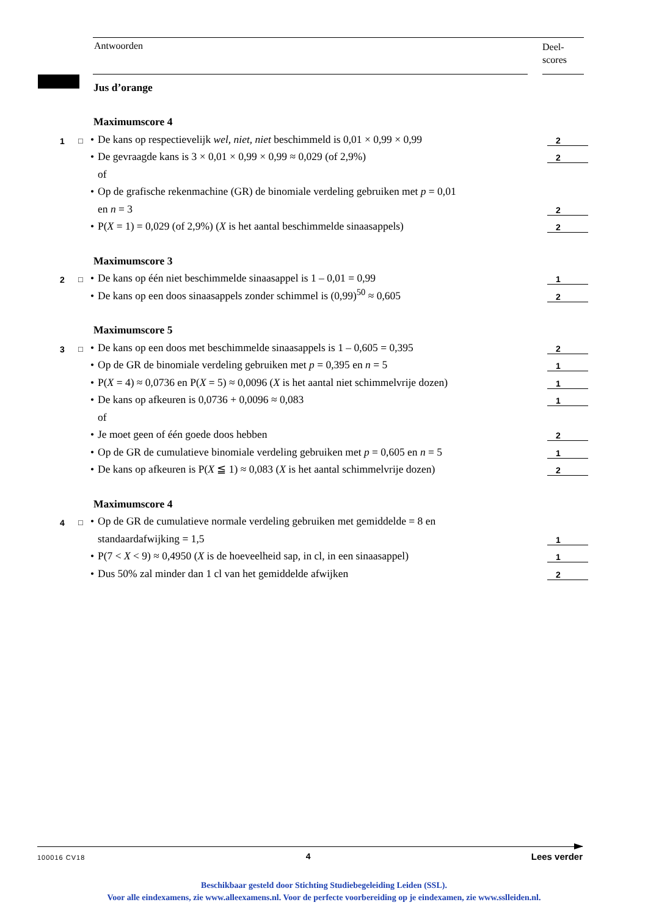Antwoorden
Deel-
scores
Jus d’orange
Maximumscore 4
1 □ • De kans op respectievelijk wel, niet, niet beschimmeld is 0,01 × 0,99 × 0,99 2
• De gevraagde kans is 3 × 0,01 × 0,99 × 0,99 ≈ 0,029 (of 2,9%) 2
of
• Op de grafische rekenmachine (GR) de binomiale verdeling gebruiken met p = 0,01
en n = 3 2
• P(X = 1) = 0,029 (of 2,9%) (X is het aantal beschimmelde sinaasappels) 2
Maximumscore 3
2 □ • De kans op één niet beschimmelde sinaasappel is 1 – 0,01 = 0,99 1
• De kans op een doos sinaasappels zonder schimmel is (0,99)<sup>50</sup> ≈ 0,605 2
Maximumscore 5
3 □ • De kans op een doos met beschimmelde sinaasappels is 1 – 0,605 = 0,395 2
• Op de GR de binomiale verdeling gebruiken met p = 0,395 en n = 5 1
• P(X = 4) ≈ 0,0736 en P(X = 5) ≈ 0,0096 (X is het aantal niet schimmelvrije dozen) 1
• De kans op afkeuren is 0,0736 + 0,0096 ≈ 0,083 1
of
• Je moet geen of één goede doos hebben 2
• Op de GR de cumulatieve binomiale verdeling gebruiken met p = 0,605 en n = 5 1
• De kans op afkeuren is P(X ≦ 1) ≈ 0,083 (X is het aantal schimmelvrije dozen) 2
Maximumscore 4
4 □ • Op de GR de cumulatieve normale verdeling gebruiken met gemiddelde = 8 en
standaardafwijking = 1,5 1
• P(7 < X < 9) ≈ 0,4950 (X is de hoeveelheid sap, in cl, in een sinaasappel) 1
• Dus 50% zal minder dan 1 cl van het gemiddelde afwijken 2
100016 CV18 4 Lees verder
Beschikbaar gesteld door Stichting Studiebegeleiding Leiden (SSL).
Voor alle eindexamens, zie www.alleexamens.nl. Voor de perfecte voorbereiding op je eindexamen, zie www.sslleiden.nl.